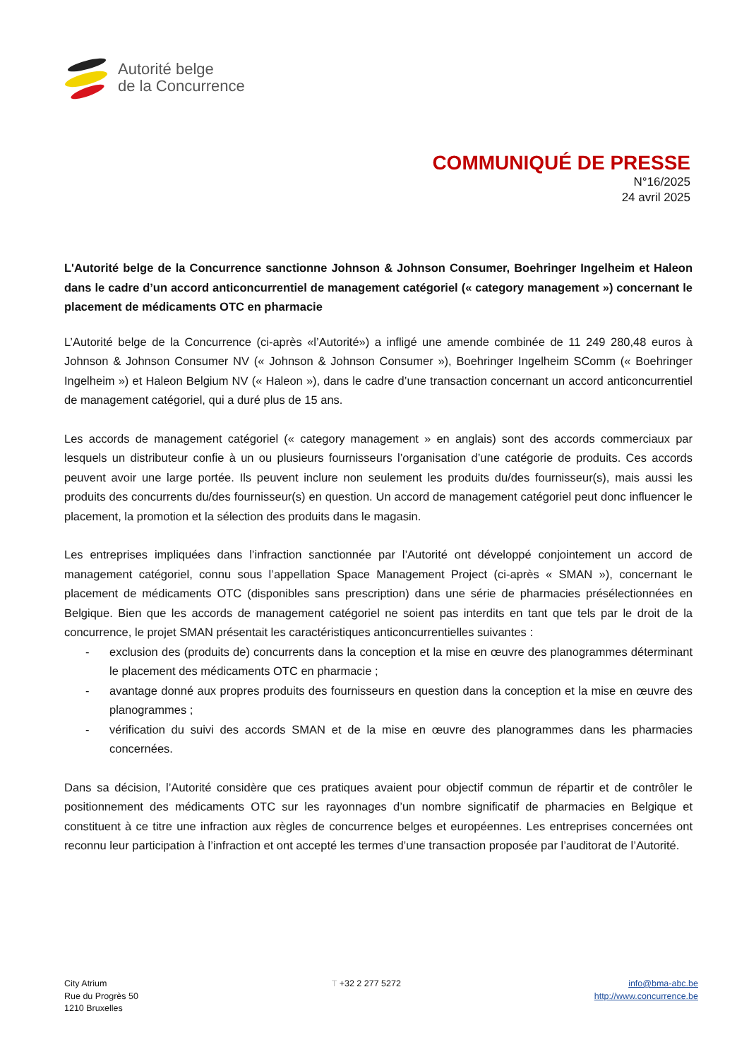Autorité belge
de la Concurrence
COMMUNIQUÉ DE PRESSE
N°16/2025
24 avril 2025
L'Autorité belge de la Concurrence sanctionne Johnson & Johnson Consumer, Boehringer Ingelheim et Haleon dans le cadre d’un accord anticoncurrentiel de management catégoriel (« category management ») concernant le placement de médicaments OTC en pharmacie
L’Autorité belge de la Concurrence (ci-après «l’Autorité») a infligé une amende combinée de 11 249 280,48 euros à Johnson & Johnson Consumer NV (« Johnson & Johnson Consumer »), Boehringer Ingelheim SComm (« Boehringer Ingelheim ») et Haleon Belgium NV (« Haleon »), dans le cadre d’une transaction concernant un accord anticoncurrentiel de management catégoriel, qui a duré plus de 15 ans.
Les accords de management catégoriel (« category management » en anglais) sont des accords commerciaux par lesquels un distributeur confie à un ou plusieurs fournisseurs l’organisation d’une catégorie de produits. Ces accords peuvent avoir une large portée. Ils peuvent inclure non seulement les produits du/des fournisseur(s), mais aussi les produits des concurrents du/des fournisseur(s) en question. Un accord de management catégoriel peut donc influencer le placement, la promotion et la sélection des produits dans le magasin.
Les entreprises impliquées dans l’infraction sanctionnée par l’Autorité ont développé conjointement un accord de management catégoriel, connu sous l’appellation Space Management Project (ci-après « SMAN »), concernant le placement de médicaments OTC (disponibles sans prescription) dans une série de pharmacies présélectionnées en Belgique. Bien que les accords de management catégoriel ne soient pas interdits en tant que tels par le droit de la concurrence, le projet SMAN présentait les caractéristiques anticoncurrentielles suivantes :
- exclusion des (produits de) concurrents dans la conception et la mise en œuvre des planogrammes déterminant le placement des médicaments OTC en pharmacie ;
- avantage donné aux propres produits des fournisseurs en question dans la conception et la mise en œuvre des planogrammes ;
- vérification du suivi des accords SMAN et de la mise en œuvre des planogrammes dans les pharmacies concernées.
Dans sa décision, l’Autorité considère que ces pratiques avaient pour objectif commun de répartir et de contrôler le positionnement des médicaments OTC sur les rayonnages d’un nombre significatif de pharmacies en Belgique et constituent à ce titre une infraction aux règles de concurrence belges et européennes. Les entreprises concernées ont reconnu leur participation à l’infraction et ont accepté les termes d’une transaction proposée par l’auditorat de l’Autorité.
City Atrium
Rue du Progrès 50
1210 Bruxelles
T +32 2 277 5272 info@bma-abc.be
http://www.concurrence.be